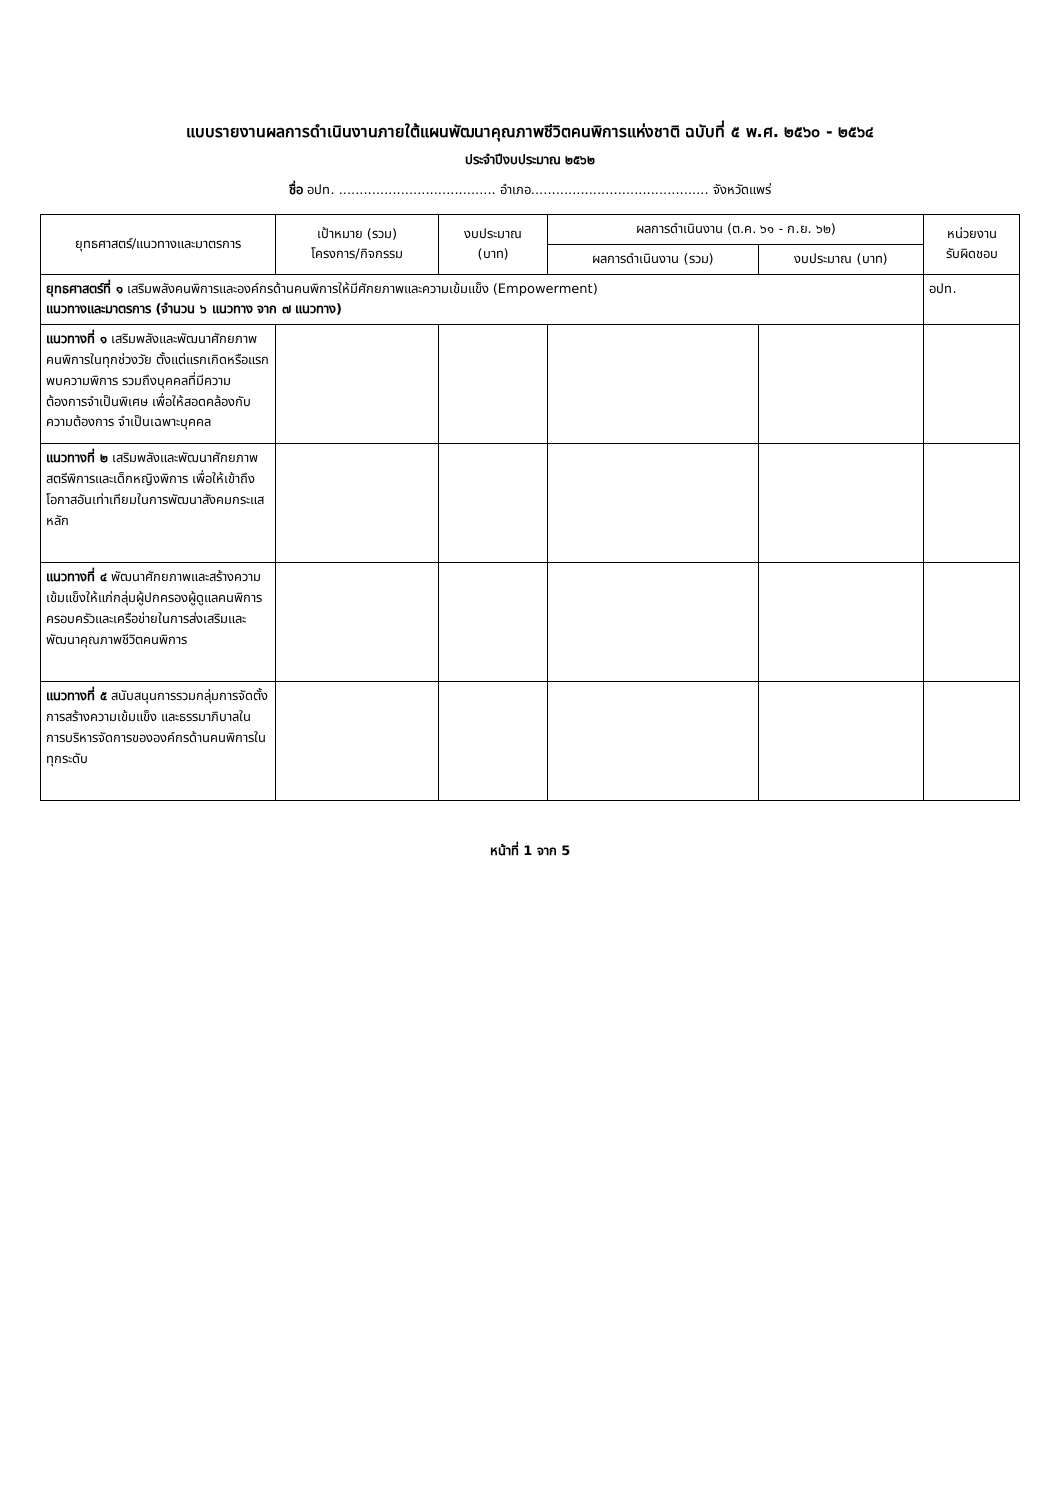แบบรายงานผลการดำเนินงานภายใต้แผนพัฒนาคุณภาพชีวิตคนพิการแห่งชาติ ฉบับที่ ๕ พ.ศ. ๒๕๖๐ - ๒๕๖๔
ประจำปีงบประมาณ ๒๕๖๒
ชื่อ อปท. ...................................... อำเภอ........................................... จังหวัดแพร่
| ยุทธศาสตร์/แนวทางและมาตรการ | เป้าหมาย (รวม) โครงการ/กิจกรรม | งบประมาณ (บาท) | ผลการดำเนินงาน (ต.ค. ๖๑ - ก.ย. ๖๒) | | หน่วยงาน รับผิดชอบ |
| --- | --- | --- | --- | --- | --- |
| | | | ผลการดำเนินงาน (รวม) | งบประมาณ (บาท) | |
| ยุทธศาสตร์ที่ ๑ เสริมพลังคนพิการและองค์กรด้านคนพิการให้มีศักยภาพและความเข้มแข็ง (Empowerment) แนวทางและมาตรการ (จำนวน ๖ แนวทาง จาก ๗ แนวทาง) | | | | | อปท. |
| แนวทางที่ ๑ เสริมพลังและพัฒนาศักยภาพคนพิการในทุกช่วงวัย ตั้งแต่แรกเกิดหรือแรกพบความพิการ รวมถึงบุคคลที่มีความต้องการจำเป็นพิเศษ เพื่อให้สอดคล้องกับความต้องการ จำเป็นเฉพาะบุคคล | | | | | |
| แนวทางที่ ๒ เสริมพลังและพัฒนาศักยภาพสตรีพิการและเด็กหญิงพิการ เพื่อให้เข้าถึงโอกาสอันเท่าเทียมในการพัฒนาสังคมกระแสหลัก | | | | | |
| แนวทางที่ ๔ พัฒนาศักยภาพและสร้างความเข้มแข็งให้แก่กลุ่มผู้ปกครองผู้ดูแลคนพิการ ครอบครัวและเครือข่ายในการส่งเสริมและพัฒนาคุณภาพชีวิตคนพิการ | | | | | |
| แนวทางที่ ๕ สนับสนุนการรวมกลุ่มการจัดตั้งการสร้างความเข้มแข็ง และธรรมาภิบาลในการบริหารจัดการขององค์กรด้านคนพิการในทุกระดับ | | | | | |
หน้าที่ 1 จาก 5